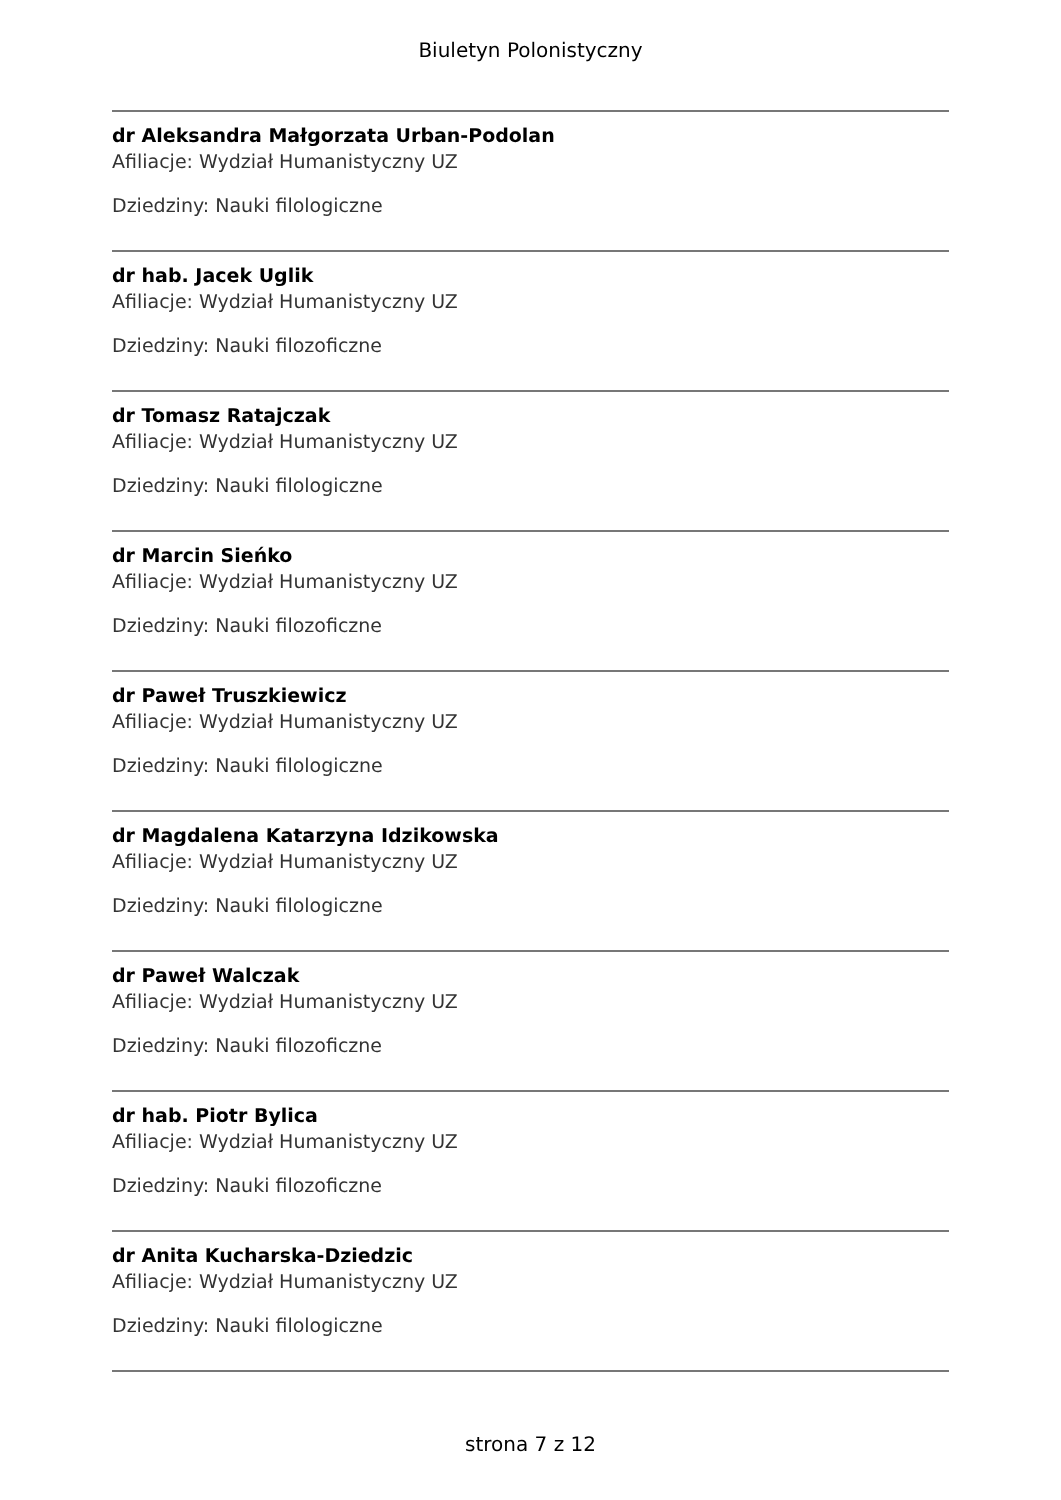Biuletyn Polonistyczny
dr Aleksandra Małgorzata Urban-Podolan
Afiliacje: Wydział Humanistyczny UZ
Dziedziny: Nauki filologiczne
dr hab. Jacek Uglik
Afiliacje: Wydział Humanistyczny UZ
Dziedziny: Nauki filozoficzne
dr Tomasz Ratajczak
Afiliacje: Wydział Humanistyczny UZ
Dziedziny: Nauki filologiczne
dr Marcin Sieńko
Afiliacje: Wydział Humanistyczny UZ
Dziedziny: Nauki filozoficzne
dr Paweł Truszkiewicz
Afiliacje: Wydział Humanistyczny UZ
Dziedziny: Nauki filologiczne
dr Magdalena Katarzyna Idzikowska
Afiliacje: Wydział Humanistyczny UZ
Dziedziny: Nauki filologiczne
dr Paweł Walczak
Afiliacje: Wydział Humanistyczny UZ
Dziedziny: Nauki filozoficzne
dr hab. Piotr Bylica
Afiliacje: Wydział Humanistyczny UZ
Dziedziny: Nauki filozoficzne
dr Anita Kucharska-Dziedzic
Afiliacje: Wydział Humanistyczny UZ
Dziedziny: Nauki filologiczne
strona 7 z 12